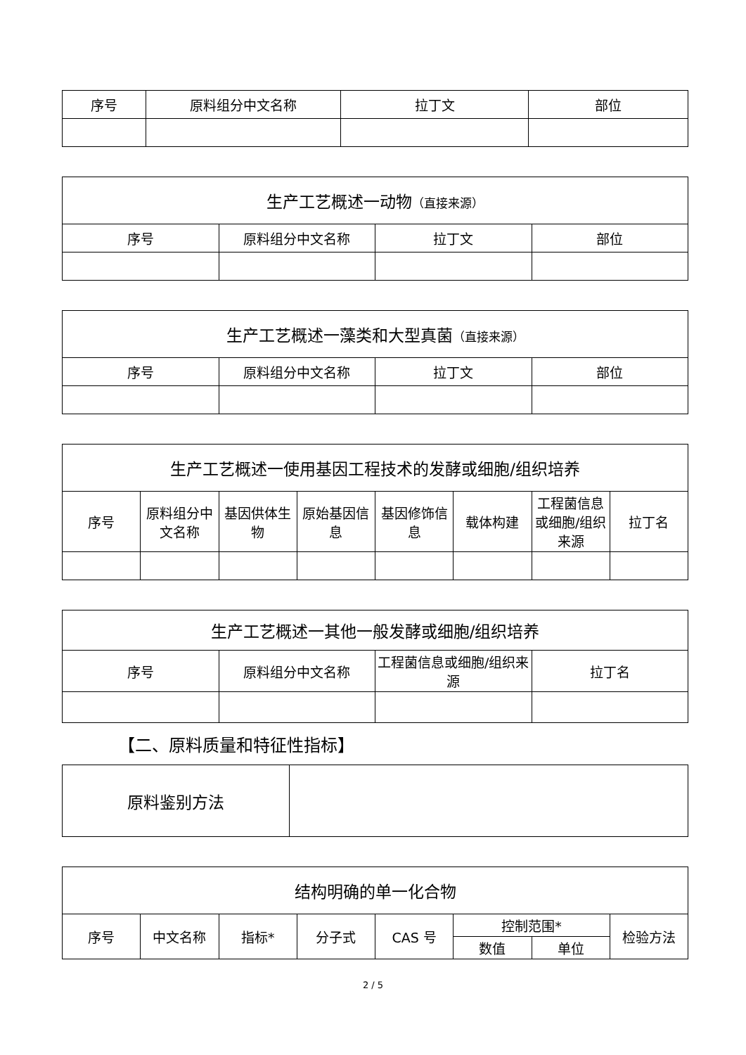| 序号 | 原料组分中文名称 | 拉丁文 | 部位 |
| --- | --- | --- | --- |
| 生产工艺概述一动物 （直接来源） | | | |
| --- | --- | --- | --- |
| 序号 | 原料组分中文名称 | 拉丁文 | 部位 |
| 生产工艺概述一藻类和大型真菌 （直接来源） | | | |
| --- | --- | --- | --- |
| 序号 | 原料组分中文名称 | 拉丁文 | 部位 |
| 生产工艺概述一使用基因工程技术的发酵或细胞/组织培养 | | | | | | | |
| --- | --- | --- | --- | --- | --- | --- | --- |
| 序号 | 原料组分中文名称 | 基因供体生物 | 原始基因信息 | 基因修饰信息 | 载体构建 | 工程菌信息或细胞/组织来源 | 拉丁名 |
| 生产工艺概述一其他一般发酵或细胞/组织培养 | | | |
| --- | --- | --- | --- |
| 序号 | 原料组分中文名称 | 工程菌信息或细胞/组织来源 | 拉丁名 |
【二、原料质量和特征性指标】
| 原料鉴别方法 | |
| 结构明确的单一化合物 | | | | | | | |
| --- | --- | --- | --- | --- | --- | --- | --- |
| 序号 | 中文名称 | 指标* | 分子式 | CAS 号 | 控制范围* | | 检验方法 |
| | | | | | 数值 | 单位 | |
2 / 5